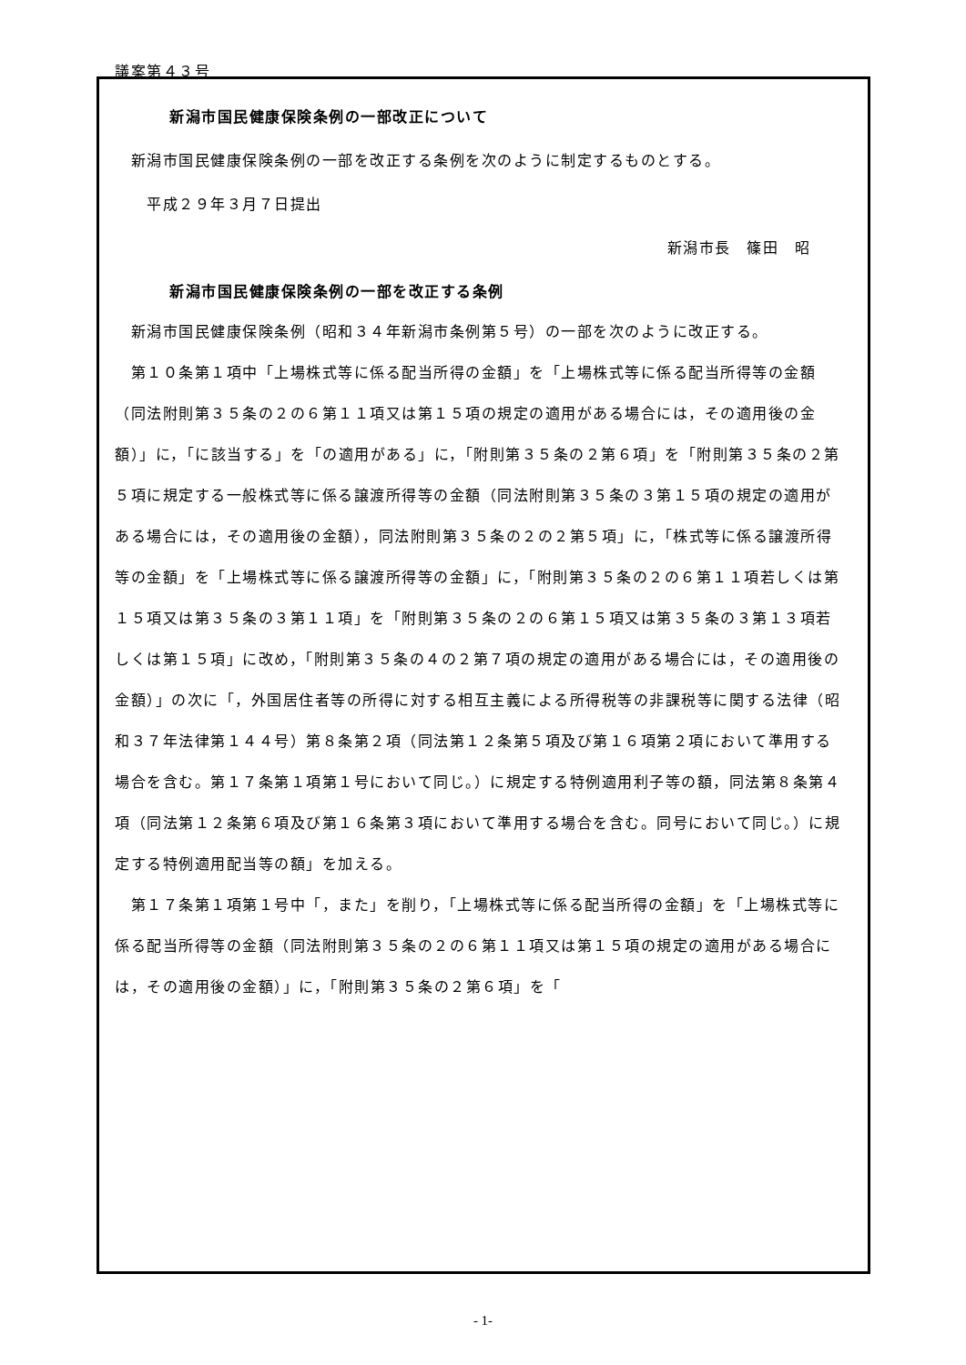議案第４３号
新潟市国民健康保険条例の一部改正について
　新潟市国民健康保険条例の一部を改正する条例を次のように制定するものとする。
　　平成２９年３月７日提出
新潟市長　篠田　昭
新潟市国民健康保険条例の一部を改正する条例
　新潟市国民健康保険条例（昭和３４年新潟市条例第５号）の一部を次のように改正する。
　第１０条第１項中「上場株式等に係る配当所得の金額」を「上場株式等に係る配当所得等の金額（同法附則第３５条の２の６第１１項又は第１５項の規定の適用がある場合には，その適用後の金額）」に，「に該当する」を「の適用がある」に，「附則第３５条の２第６項」を「附則第３５条の２第５項に規定する一般株式等に係る譲渡所得等の金額（同法附則第３５条の３第１５項の規定の適用がある場合には，その適用後の金額），同法附則第３５条の２の２第５項」に，「株式等に係る譲渡所得等の金額」を「上場株式等に係る譲渡所得等の金額」に，「附則第３５条の２の６第１１項若しくは第１５項又は第３５条の３第１１項」を「附則第３５条の２の６第１５項又は第３５条の３第１３項若しくは第１５項」に改め，「附則第３５条の４の２第７項の規定の適用がある場合には，その適用後の金額）」の次に「，外国居住者等の所得に対する相互主義による所得税等の非課税等に関する法律（昭和３７年法律第１４４号）第８条第２項（同法第１２条第５項及び第１６項第２項において準用する場合を含む。第１７条第１項第１号において同じ。）に規定する特例適用利子等の額，同法第８条第４項（同法第１２条第６項及び第１６条第３項において準用する場合を含む。同号において同じ。）に規定する特例適用配当等の額」を加える。
　第１７条第１項第１号中「，また」を削り，「上場株式等に係る配当所得の金額」を「上場株式等に係る配当所得等の金額（同法附則第３５条の２の６第１１項又は第１５項の規定の適用がある場合には，その適用後の金額）」に，「附則第３５条の２第６項」を「
- 1-